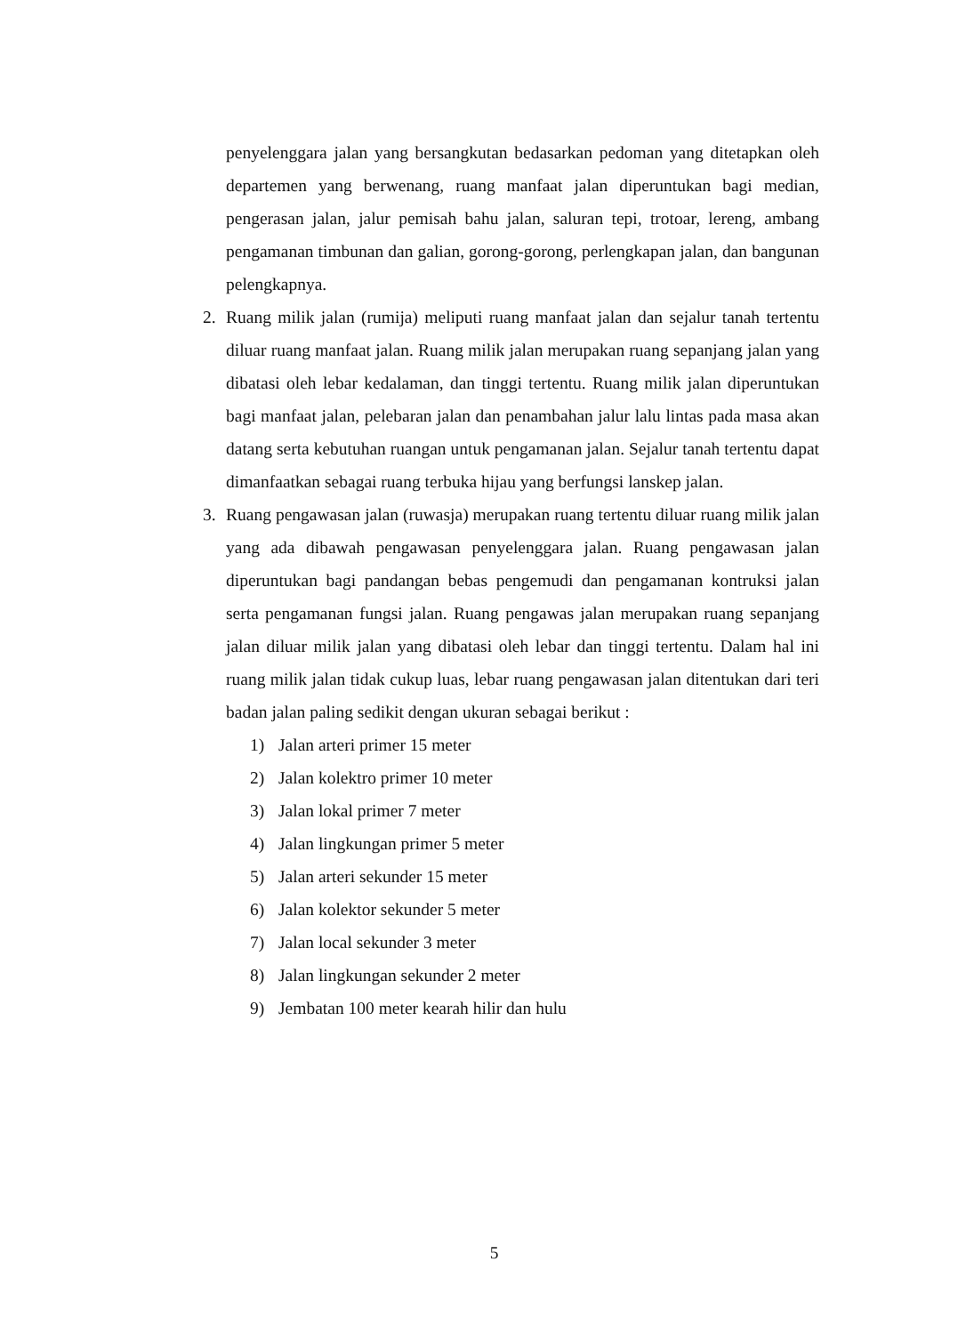penyelenggara jalan yang bersangkutan bedasarkan pedoman yang ditetapkan oleh departemen yang berwenang, ruang manfaat jalan diperuntukan bagi median, pengerasan jalan, jalur pemisah bahu jalan, saluran tepi, trotoar, lereng, ambang pengamanan timbunan dan galian, gorong-gorong, perlengkapan jalan, dan bangunan pelengkapnya.
2. Ruang milik jalan (rumija) meliputi ruang manfaat jalan dan sejalur tanah tertentu diluar ruang manfaat jalan. Ruang milik jalan merupakan ruang sepanjang jalan yang dibatasi oleh lebar kedalaman, dan tinggi tertentu. Ruang milik jalan diperuntukan bagi manfaat jalan, pelebaran jalan dan penambahan jalur lalu lintas pada masa akan datang serta kebutuhan ruangan untuk pengamanan jalan. Sejalur tanah tertentu dapat dimanfaatkan sebagai ruang terbuka hijau yang berfungsi lanskep jalan.
3. Ruang pengawasan jalan (ruwasja) merupakan ruang tertentu diluar ruang milik jalan yang ada dibawah pengawasan penyelenggara jalan. Ruang pengawasan jalan diperuntukan bagi pandangan bebas pengemudi dan pengamanan kontruksi jalan serta pengamanan fungsi jalan. Ruang pengawas jalan merupakan ruang sepanjang jalan diluar milik jalan yang dibatasi oleh lebar dan tinggi tertentu. Dalam hal ini ruang milik jalan tidak cukup luas, lebar ruang pengawasan jalan ditentukan dari teri badan jalan paling sedikit dengan ukuran sebagai berikut :
1) Jalan arteri primer 15 meter
2) Jalan kolektro primer 10 meter
3) Jalan lokal primer 7 meter
4) Jalan lingkungan primer 5 meter
5) Jalan arteri sekunder 15 meter
6) Jalan kolektor sekunder 5 meter
7) Jalan local sekunder 3 meter
8) Jalan lingkungan sekunder 2 meter
9) Jembatan 100 meter kearah hilir dan hulu
5